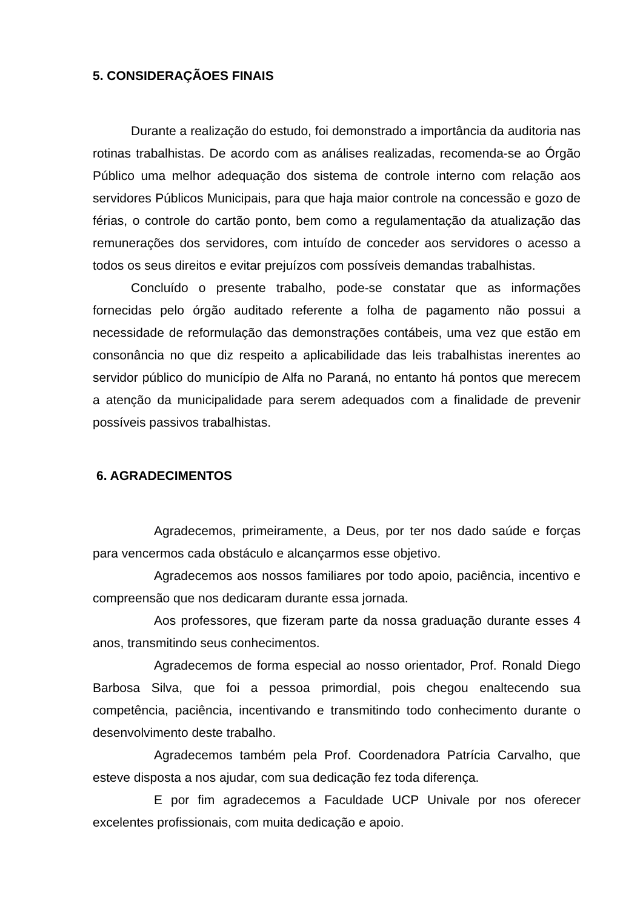5. CONSIDERAÇÃOES FINAIS
Durante a realização do estudo, foi demonstrado a importância da auditoria nas rotinas trabalhistas. De acordo com as análises realizadas, recomenda-se ao Órgão Público uma melhor adequação dos sistema de controle interno com relação aos servidores Públicos Municipais, para que haja maior controle na concessão e gozo de férias, o controle do cartão ponto, bem como a regulamentação da atualização das remunerações dos servidores, com intuído de conceder aos servidores o acesso a todos os seus direitos e evitar prejuízos com possíveis demandas trabalhistas.
Concluído o presente trabalho, pode-se constatar que as informações fornecidas pelo órgão auditado referente a folha de pagamento não possui a necessidade de reformulação das demonstrações contábeis, uma vez que estão em consonância no que diz respeito a aplicabilidade das leis trabalhistas inerentes ao servidor público do município de Alfa no Paraná, no entanto há pontos que merecem a atenção da municipalidade para serem adequados com a finalidade de prevenir possíveis passivos trabalhistas.
6. AGRADECIMENTOS
Agradecemos, primeiramente, a Deus, por ter nos dado saúde e forças para vencermos cada obstáculo e alcançarmos esse objetivo.
Agradecemos aos nossos familiares por todo apoio, paciência, incentivo e compreensão que nos dedicaram durante essa jornada.
Aos professores, que fizeram parte da nossa graduação durante esses 4 anos, transmitindo seus conhecimentos.
Agradecemos de forma especial ao nosso orientador, Prof. Ronald Diego Barbosa Silva, que foi a pessoa primordial, pois chegou enaltecendo sua competência, paciência, incentivando e transmitindo todo conhecimento durante o desenvolvimento deste trabalho.
Agradecemos também pela Prof. Coordenadora Patrícia Carvalho, que esteve disposta a nos ajudar, com sua dedicação fez toda diferença.
E por fim agradecemos a Faculdade UCP Univale por nos oferecer excelentes profissionais, com muita dedicação e apoio.